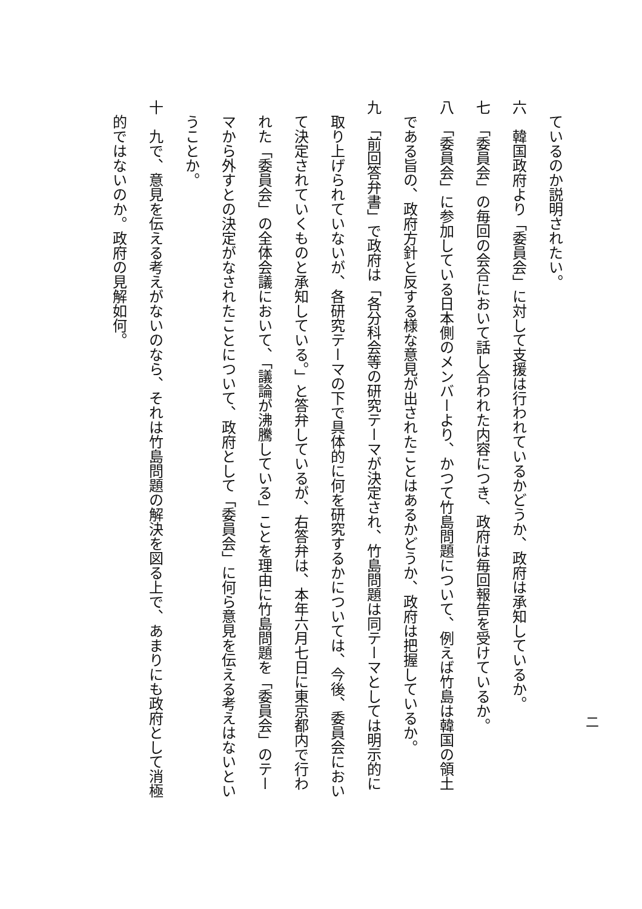ているのか説明されたい。
六　韓国政府より「委員会」に対して支援は行われているかどうか、政府は承知しているか。
七　「委員会」の毎回の会合において話し合われた内容につき、政府は毎回報告を受けているか。
八　「委員会」に参加している日本側のメンバーより、かつて竹島問題について、例えば竹島は韓国の領土
である旨の、政府方針と反する様な意見が出されたことはあるかどうか、政府は把握しているか。
九　「前回答弁書」で政府は「各分科会等の研究テーマが決定され、竹島問題は同テーマとしては明示的に
取り上げられていないが、各研究テーマの下で具体的に何を研究するかについては、今後、委員会におい
て決定されていくものと承知している。」と答弁しているが、右答弁は、本年六月七日に東京都内で行わ
れた「委員会」の全体会議において、「議論が沸騰している」ことを理由に竹島問題を「委員会」のテー
マから外すとの決定がなされたことについて、政府として「委員会」に何ら意見を伝える考えはないとい
うことか。
十　九で、意見を伝える考えがないのなら、それは竹島問題の解決を図る上で、あまりにも政府として消極
的ではないのか。政府の見解如何。
二